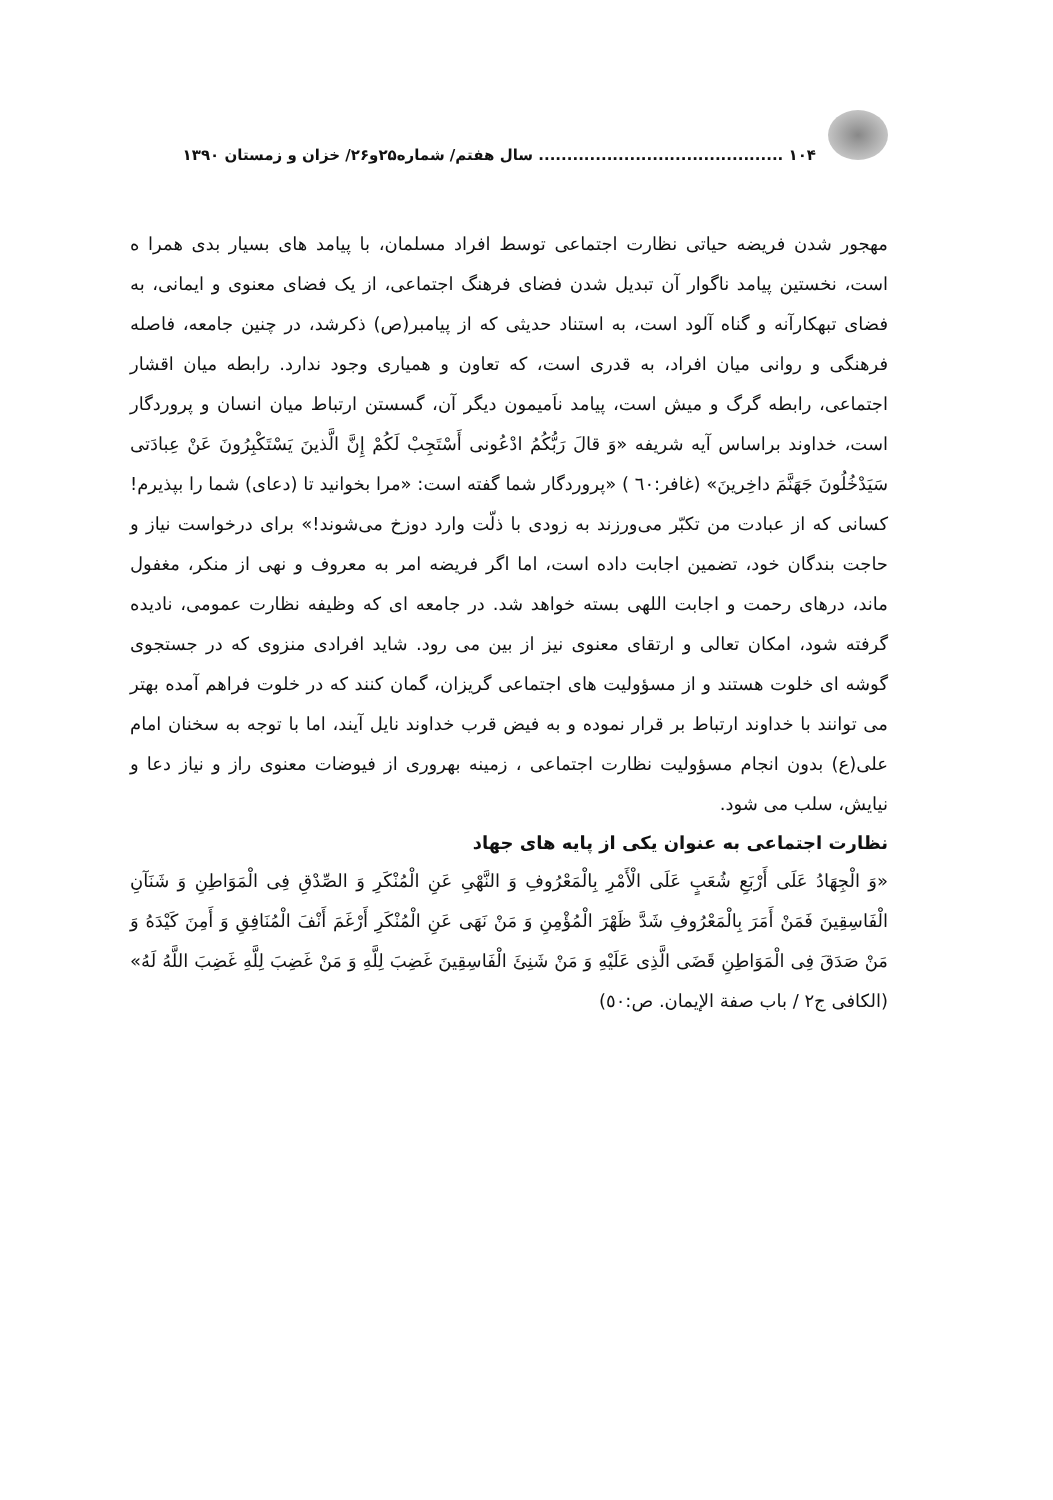۱۰۴ ........................................... سال هفتم/ شماره۲۵و۲۶/ خزان و زمستان ۱۳۹۰
مهجور شدن فریضه حیاتی نظارت اجتماعی توسط افراد مسلمان، با پیامد های بسیار بدی همرا ه است، نخستین پیامد ناگوار آن تبدیل شدن فضای فرهنگ اجتماعی، از یک فضای معنوی و ایمانی، به فضای تبهکارآنه و گناه آلود است، به استناد حدیثی که از پیامبر(ص) ذکرشد، در چنین جامعه، فاصله فرهنگی و روانی میان افراد، به قدری است، که تعاون و همیاری وجود ندارد. رابطه میان اقشار اجتماعی، رابطه گرگ و میش است، پیامد ناَمیمون دیگر آن، گسستن ارتباط میان انسان و پروردگار است، خداوند براساس آیه شریفه «وَ قالَ رَبُّکُمُ ادْعُونی أَسْتَجِبْ لَکُمْ إِنَّ الَّذینَ یَسْتَکْبِرُونَ عَنْ عِبادَتی سَیَدْخُلُونَ جَهَنَّمَ داخِرینَ» (غافر:٦٠ ) «پروردگار شما گفته است: «مرا بخوانید تا (دعای) شما را بپذیرم! کسانی که از عبادت من تکبّر می‌ورزند به زودی با ذلّت وارد دوزخ می‌شوند!» برای درخواست نیاز و حاجت بندگان خود، تضمین اجابت داده است، اما اگر فریضه امر به معروف و نهی از منکر، مغفول ماند، درهای رحمت و اجابت اللهی بسته خواهد شد. در جامعه ای که وظیفه نظارت عمومی، نادیده گرفته شود، امکان تعالی و ارتقای معنوی نیز از بین می رود. شاید افرادی منزوی که در جستجوی گوشه ای خلوت هستند و از مسؤولیت های اجتماعی گریزان، گمان کنند که در خلوت فراهم آمده بهتر می توانند با خداوند ارتباط بر قرار نموده و به فیض قرب خداوند نایل آیند، اما با توجه به سخنان امام علی(ع) بدون انجام مسؤولیت نظارت اجتماعی ، زمینه بهروری از فیوضات معنوی راز و نیاز دعا و نیایش، سلب می شود.
نظارت اجتماعی به عنوان یکی از پایه های جهاد
«وَ الْجِهَادُ عَلَی أَرْبَعِ شُعَبٍ عَلَی الْأَمْرِ بِالْمَعْرُوفِ وَ النَّهْیِ عَنِ الْمُنْکَرِ وَ الصِّدْقِ فِی الْمَوَاطِنِ وَ شَنَآنِ الْفَاسِقِینَ فَمَنْ أَمَرَ بِالْمَعْرُوفِ شَدَّ ظَهْرَ الْمُؤْمِنِ وَ مَنْ نَهَی عَنِ الْمُنْکَرِ أَرْغَمَ أَنْفَ الْمُنَافِقِ وَ أَمِنَ کَیْدَهُ وَ مَنْ صَدَقَ فِی الْمَوَاطِنِ قَضَی الَّذِی عَلَیْهِ وَ مَنْ شَنِئَ الْفَاسِقِینَ غَضِبَ لِلَّهِ وَ مَنْ غَضِبَ لِلَّهِ غَضِبَ اللَّهُ لَهُ» (الکافی ج۲ / باب صفة الإیمان. ص:٥٠)